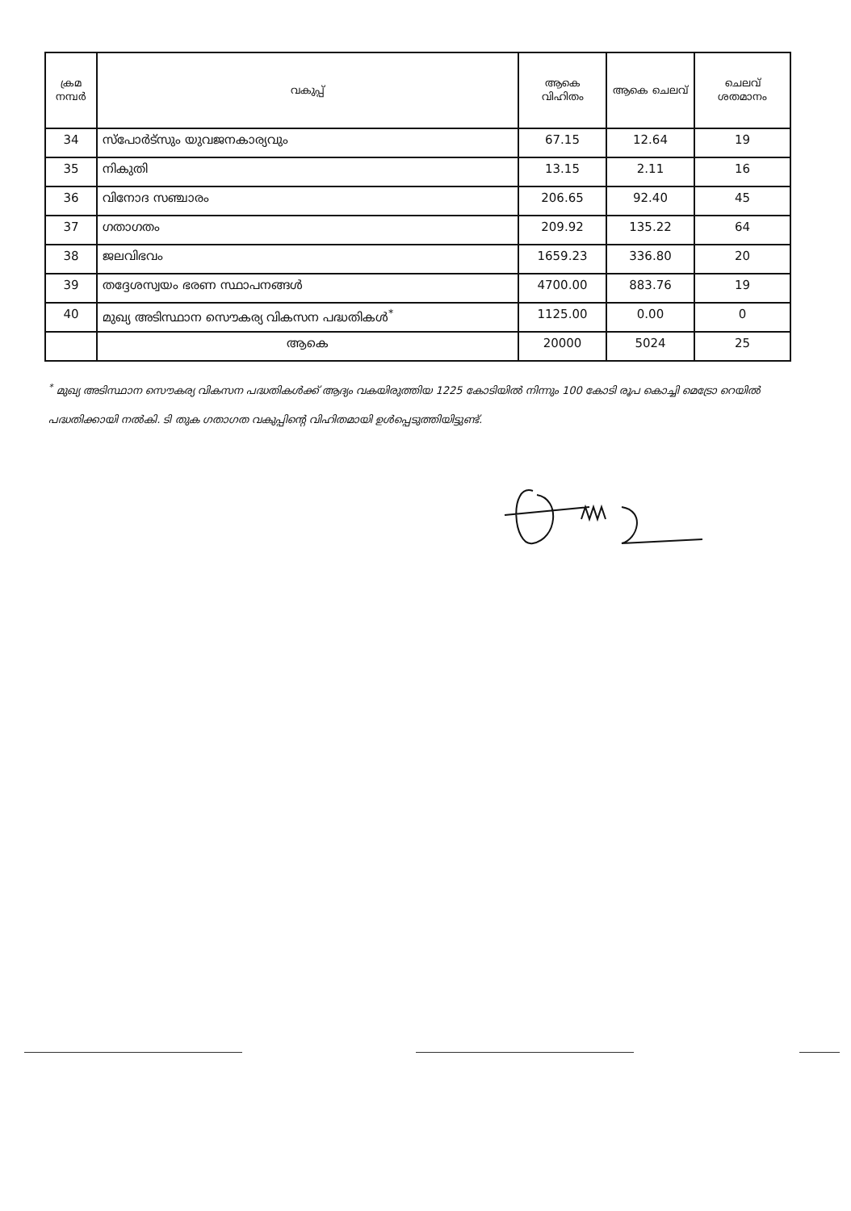| ക്രമ നമ്പർ | വകുപ്പ് | ആകെ വിഹിതം | ആകെ ചെലവ് | ചെലവ് ശതമാനം |
| --- | --- | --- | --- | --- |
| 34 | സ്പോർട്സും യുവജനകാര്യവും | 67.15 | 12.64 | 19 |
| 35 | നികുതി | 13.15 | 2.11 | 16 |
| 36 | വിനോദ സഞ്ചാരം | 206.65 | 92.40 | 45 |
| 37 | ഗതാഗതം | 209.92 | 135.22 | 64 |
| 38 | ജലവിഭവം | 1659.23 | 336.80 | 20 |
| 39 | തദ്ദേശസ്വയം ഭരണ സ്ഥാപനങ്ങൾ | 4700.00 | 883.76 | 19 |
| 40 | മുഖ്യ അടിസ്ഥാന സൌകര്യ വികസന പദ്ധതികൾ<sup>*</sup> | 1125.00 | 0.00 | 0 |
| | ആകെ | 20000 | 5024 | 25 |
<sup>*</sup> മുഖ്യ അടിസ്ഥാന സൌകര്യ വികസന പദ്ധതികൾക്ക് ആദ്യം വകയിരുത്തിയ 1225 കോടിയിൽ നിന്നും 100 കോടി രൂപ കൊച്ചി മെട്രോ റെയിൽ പദ്ധതിക്കായി നൽകി. ടി തുക ഗതാഗത വകുപ്പിന്റെ വിഹിതമായി ഉൾപ്പെടുത്തിയിട്ടുണ്ട്.